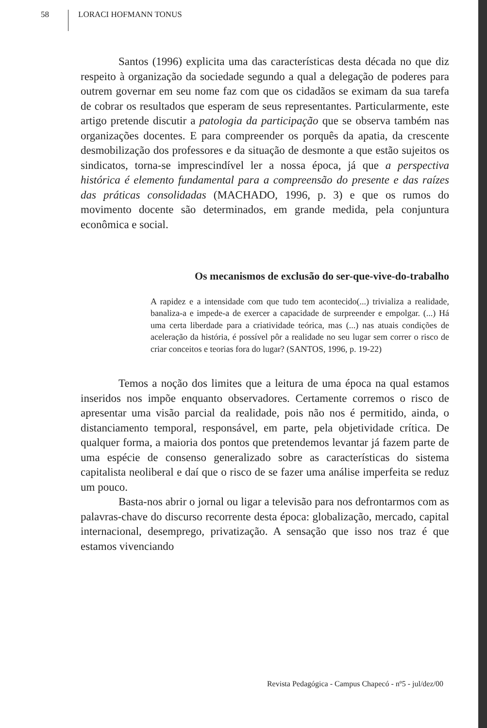58 LORACI HOFMANN TONUS
Santos (1996) explicita uma das características desta década no que diz respeito à organização da sociedade segundo a qual a delegação de poderes para outrem governar em seu nome faz com que os cidadãos se eximam da sua tarefa de cobrar os resultados que esperam de seus representantes. Particularmente, este artigo pretende discutir a patologia da participação que se observa também nas organizações docentes. E para compreender os porquês da apatia, da crescente desmobilização dos professores e da situação de desmonte a que estão sujeitos os sindicatos, torna-se imprescindível ler a nossa época, já que a perspectiva histórica é elemento fundamental para a compreensão do presente e das raízes das práticas consolidadas (MACHADO, 1996, p. 3) e que os rumos do movimento docente são determinados, em grande medida, pela conjuntura econômica e social.
Os mecanismos de exclusão do ser-que-vive-do-trabalho
A rapidez e a intensidade com que tudo tem acontecido(...) trivializa a realidade, banaliza-a e impede-a de exercer a capacidade de surpreender e empolgar. (...) Há uma certa liberdade para a criatividade teórica, mas (...) nas atuais condições de aceleração da história, é possível pôr a realidade no seu lugar sem correr o risco de criar conceitos e teorias fora do lugar? (SANTOS, 1996, p. 19-22)
Temos a noção dos limites que a leitura de uma época na qual estamos inseridos nos impõe enquanto observadores. Certamente corremos o risco de apresentar uma visão parcial da realidade, pois não nos é permitido, ainda, o distanciamento temporal, responsável, em parte, pela objetividade crítica. De qualquer forma, a maioria dos pontos que pretendemos levantar já fazem parte de uma espécie de consenso generalizado sobre as características do sistema capitalista neoliberal e daí que o risco de se fazer uma análise imperfeita se reduz um pouco.
Basta-nos abrir o jornal ou ligar a televisão para nos defrontarmos com as palavras-chave do discurso recorrente desta época: globalização, mercado, capital internacional, desemprego, privatização. A sensação que isso nos traz é que estamos vivenciando
Revista Pedagógica - Campus Chapecó - nº5 - jul/dez/00